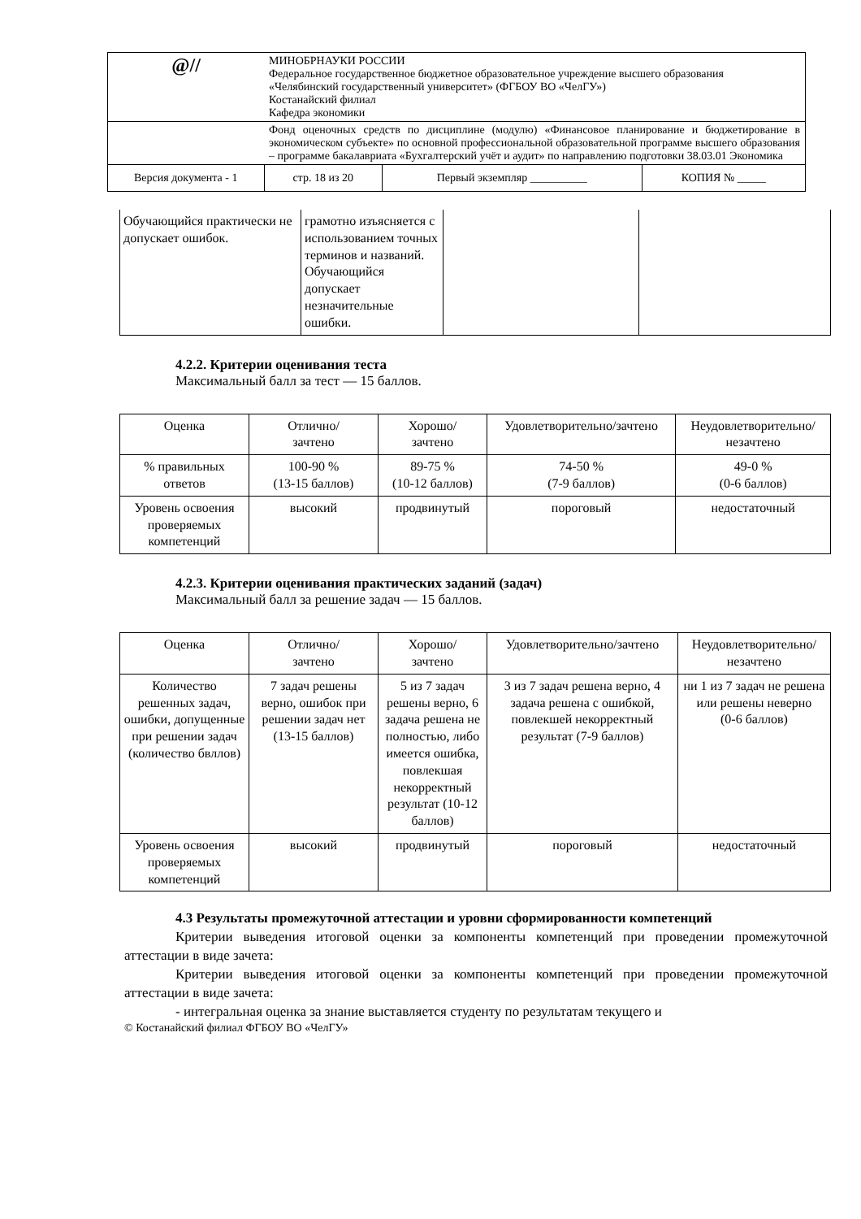| @// | МИНОБРНАУКИ РОССИИ Федеральное государственное бюджетное образовательное учреждение высшего образования «Челябинский государственный университет» (ФГБОУ ВО «ЧелГУ») Костанайский филиал Кафедра экономики | | |
| | Фонд оценочных средств по дисциплине (модулю) «Финансовое планирование и бюджетирование в экономическом субъекте» по основной профессиональной образовательной программе высшего образования – программе бакалавриата «Бухгалтерский учёт и аудит» по направлению подготовки 38.03.01 Экономика | | |
| Версия документа - 1 | стр. 18 из 20 | Первый экземпляр __________ | КОПИЯ № _____ |
| Обучающийся практически не допускает ошибок. | грамотно изъясняется с использованием точных терминов и названий. Обучающийся допускает незначительные ошибки. | | |
4.2.2. Критерии оценивания теста
Максимальный балл за тест — 15 баллов.
| Оценка | Отлично/ зачтено | Хорошо/ зачтено | Удовлетворительно/зачтено | Неудовлетворительно/ незачтено |
| --- | --- | --- | --- | --- |
| % правильных ответов | 100-90 % (13-15 баллов) | 89-75 % (10-12 баллов) | 74-50 % (7-9 баллов) | 49-0 % (0-6 баллов) |
| Уровень освоения проверяемых компетенций | высокий | продвинутый | пороговый | недостаточный |
4.2.3. Критерии оценивания практических заданий (задач)
Максимальный балл за решение задач — 15 баллов.
| Оценка | Отлично/ зачтено | Хорошо/ зачтено | Удовлетворительно/зачтено | Неудовлетворительно/ незачтено |
| --- | --- | --- | --- | --- |
| Количество решенных задач, ошибки, допущенные при решении задач (количество бвллов) | 7 задач решены верно, ошибок при решении задач нет (13-15 баллов) | 5 из 7 задач решены верно, 6 задача решена не полностью, либо имеется ошибка, повлекшая некорректный результат (10-12 баллов) | 3 из 7 задач решена верно, 4 задача решена с ошибкой, повлекшей некорректный результат (7-9 баллов) | ни 1 из 7 задач не решена или решены неверно (0-6 баллов) |
| Уровень освоения проверяемых компетенций | высокий | продвинутый | пороговый | недостаточный |
4.3 Результаты промежуточной аттестации и уровни сформированности компетенций
Критерии выведения итоговой оценки за компоненты компетенций при проведении промежуточной аттестации в виде зачета:
Критерии выведения итоговой оценки за компоненты компетенций при проведении промежуточной аттестации в виде зачета:
- интегральная оценка за знание выставляется студенту по результатам текущего и
© Костанайский филиал ФГБОУ ВО «ЧелГУ»